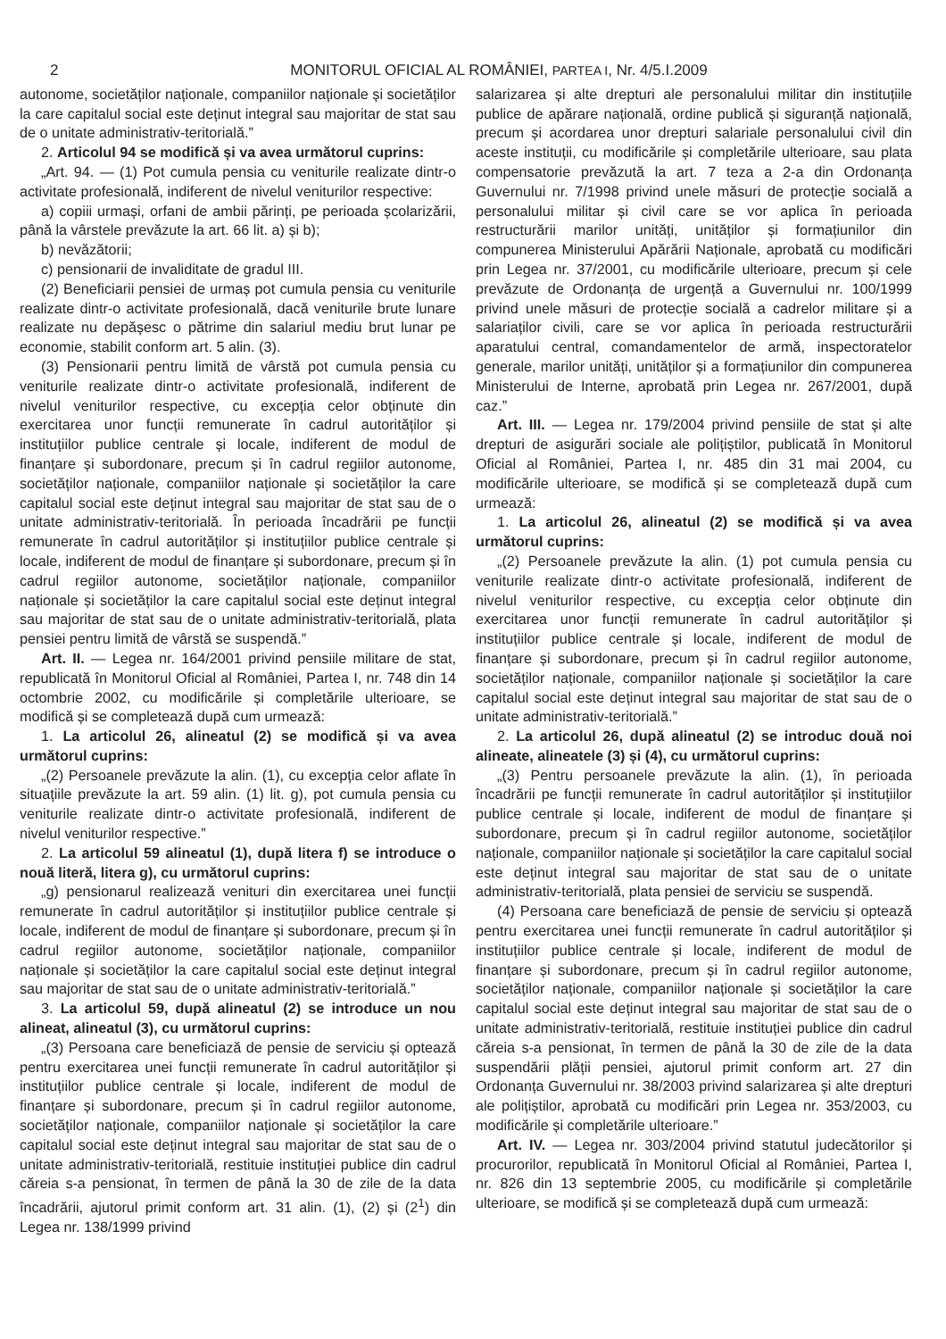2 MONITORUL OFICIAL AL ROMÂNIEI, PARTEA I, Nr. 4/5.I.2009
autonome, societăților naționale, companiilor naționale și societăților la care capitalul social este deținut integral sau majoritar de stat sau de o unitate administrativ-teritorială.”
2. Articolul 94 se modifică și va avea următorul cuprins:
„Art. 94. — (1) Pot cumula pensia cu veniturile realizate dintr-o activitate profesională, indiferent de nivelul veniturilor respective:
a) copiii urmași, orfani de ambii părinți, pe perioada școlarizării, până la vârstele prevăzute la art. 66 lit. a) și b);
b) nevăzătorii;
c) pensionarii de invaliditate de gradul III.
(2) Beneficiarii pensiei de urmaș pot cumula pensia cu veniturile realizate dintr-o activitate profesională, dacă veniturile brute lunare realizate nu depășesc o pătrime din salariul mediu brut lunar pe economie, stabilit conform art. 5 alin. (3).
(3) Pensionarii pentru limită de vârstă pot cumula pensia cu veniturile realizate dintr-o activitate profesională, indiferent de nivelul veniturilor respective, cu excepția celor obținute din exercitarea unor funcții remunerate în cadrul autorităților și instituțiilor publice centrale și locale, indiferent de modul de finanțare și subordonare, precum și în cadrul regiilor autonome, societăților naționale, companiilor naționale și societăților la care capitalul social este deținut integral sau majoritar de stat sau de o unitate administrativ-teritorială. În perioada încadrării pe funcții remunerate în cadrul autorităților și instituțiilor publice centrale și locale, indiferent de modul de finanțare și subordonare, precum și în cadrul regiilor autonome, societăților naționale, companiilor naționale și societăților la care capitalul social este deținut integral sau majoritar de stat sau de o unitate administrativ-teritorială, plata pensiei pentru limită de vârstă se suspendă.”
Art. II. — Legea nr. 164/2001 privind pensiile militare de stat, republicată în Monitorul Oficial al României, Partea I, nr. 748 din 14 octombrie 2002, cu modificările și completările ulterioare, se modifică și se completează după cum urmează:
1. La articolul 26, alineatul (2) se modifică și va avea următorul cuprins:
„(2) Persoanele prevăzute la alin. (1), cu excepția celor aflate în situațiile prevăzute la art. 59 alin. (1) lit. g), pot cumula pensia cu veniturile realizate dintr-o activitate profesională, indiferent de nivelul veniturilor respective.”
2. La articolul 59 alineatul (1), după litera f) se introduce o nouă literă, litera g), cu următorul cuprins:
„g) pensionarul realizează venituri din exercitarea unei funcții remunerate în cadrul autorităților și instituțiilor publice centrale și locale, indiferent de modul de finanțare și subordonare, precum și în cadrul regiilor autonome, societăților naționale, companiilor naționale și societăților la care capitalul social este deținut integral sau majoritar de stat sau de o unitate administrativ-teritorială.”
3. La articolul 59, după alineatul (2) se introduce un nou alineat, alineatul (3), cu următorul cuprins:
„(3) Persoana care beneficiază de pensie de serviciu și optează pentru exercitarea unei funcții remunerate în cadrul autorităților și instituțiilor publice centrale și locale, indiferent de modul de finanțare și subordonare, precum și în cadrul regiilor autonome, societăților naționale, companiilor naționale și societăților la care capitalul social este deținut integral sau majoritar de stat sau de o unitate administrativ-teritorială, restituie instituției publice din cadrul căreia s-a pensionat, în termen de până la 30 de zile de la data încadrării, ajutorul primit conform art. 31 alin. (1), (2) și (2<sup>1</sup>) din Legea nr. 138/1999 privind
salarizarea și alte drepturi ale personalului militar din instituțiile publice de apărare națională, ordine publică și siguranță națională, precum și acordarea unor drepturi salariale personalului civil din aceste instituții, cu modificările și completările ulterioare, sau plata compensatorie prevăzută la art. 7 teza a 2-a din Ordonanța Guvernului nr. 7/1998 privind unele măsuri de protecție socială a personalului militar și civil care se vor aplica în perioada restructurării marilor unități, unităților și formațiunilor din compunerea Ministerului Apărării Naționale, aprobată cu modificări prin Legea nr. 37/2001, cu modificările ulterioare, precum și cele prevăzute de Ordonanța de urgență a Guvernului nr. 100/1999 privind unele măsuri de protecție socială a cadrelor militare și a salariaților civili, care se vor aplica în perioada restructurării aparatului central, comandamentelor de armă, inspectoratelor generale, marilor unități, unităților și a formațiunilor din compunerea Ministerului de Interne, aprobată prin Legea nr. 267/2001, după caz.”
Art. III. — Legea nr. 179/2004 privind pensiile de stat și alte drepturi de asigurări sociale ale polițiștilor, publicată în Monitorul Oficial al României, Partea I, nr. 485 din 31 mai 2004, cu modificările ulterioare, se modifică și se completează după cum urmează:
1. La articolul 26, alineatul (2) se modifică și va avea următorul cuprins:
„(2) Persoanele prevăzute la alin. (1) pot cumula pensia cu veniturile realizate dintr-o activitate profesională, indiferent de nivelul veniturilor respective, cu excepția celor obținute din exercitarea unor funcții remunerate în cadrul autorităților și instituțiilor publice centrale și locale, indiferent de modul de finanțare și subordonare, precum și în cadrul regiilor autonome, societăților naționale, companiilor naționale și societăților la care capitalul social este deținut integral sau majoritar de stat sau de o unitate administrativ-teritorială.”
2. La articolul 26, după alineatul (2) se introduc două noi alineate, alineatele (3) și (4), cu următorul cuprins:
„(3) Pentru persoanele prevăzute la alin. (1), în perioada încadrării pe funcții remunerate în cadrul autorităților și instituțiilor publice centrale și locale, indiferent de modul de finanțare și subordonare, precum și în cadrul regiilor autonome, societăților naționale, companiilor naționale și societăților la care capitalul social este deținut integral sau majoritar de stat sau de o unitate administrativ-teritorială, plata pensiei de serviciu se suspendă.
(4) Persoana care beneficiază de pensie de serviciu și optează pentru exercitarea unei funcții remunerate în cadrul autorităților și instituțiilor publice centrale și locale, indiferent de modul de finanțare și subordonare, precum și în cadrul regiilor autonome, societăților naționale, companiilor naționale și societăților la care capitalul social este deținut integral sau majoritar de stat sau de o unitate administrativ-teritorială, restituie instituției publice din cadrul căreia s-a pensionat, în termen de până la 30 de zile de la data suspendării plății pensiei, ajutorul primit conform art. 27 din Ordonanța Guvernului nr. 38/2003 privind salarizarea și alte drepturi ale polițiștilor, aprobată cu modificări prin Legea nr. 353/2003, cu modificările și completările ulterioare.”
Art. IV. — Legea nr. 303/2004 privind statutul judecătorilor și procurorilor, republicată în Monitorul Oficial al României, Partea I, nr. 826 din 13 septembrie 2005, cu modificările și completările ulterioare, se modifică și se completează după cum urmează: